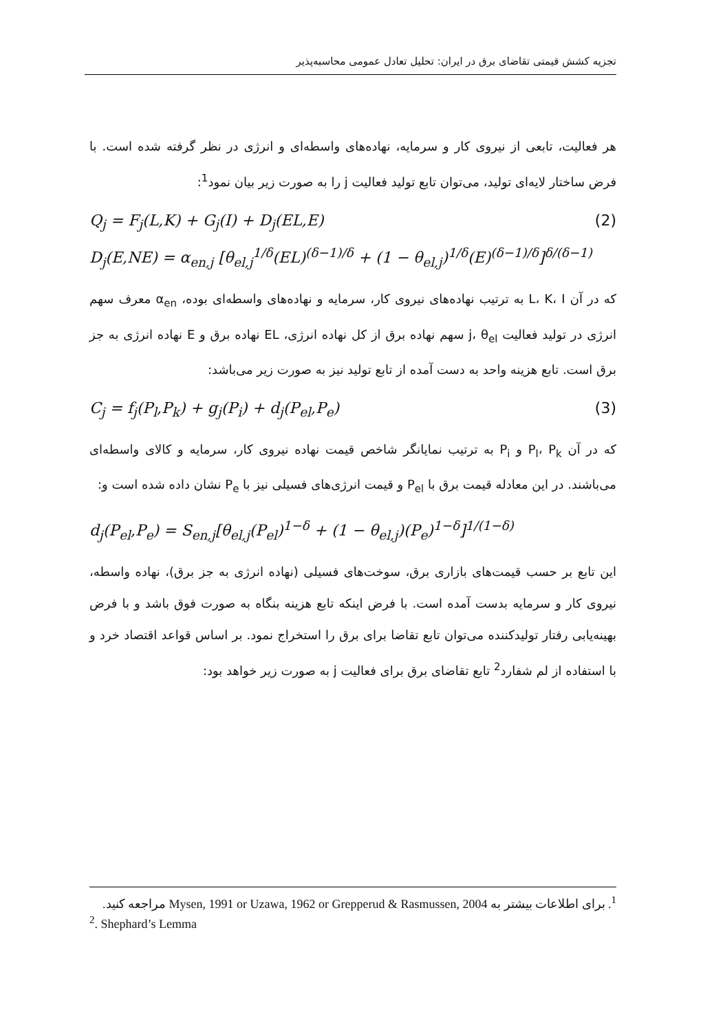تجزیه کشش قیمتی تقاضای برق در ایران: تحلیل تعادل عمومی محاسبه‌پذیر
هر فعالیت، تابعی از نیروی کار و سرمایه، نهاده‌های واسطه‌ای و انرژی در نظر گرفته شده است. با فرض ساختار لایه‌ای تولید، می‌توان تابع تولید فعالیت j را به صورت زیر بیان نمود<sup>1</sup>:
Q<sub>j</sub> = F<sub>j</sub>(L,K) + G<sub>j</sub>(I) + D<sub>j</sub>(EL,E) (2)
D<sub>j</sub>(E,NE) = α<sub>en,j</sub> [θ<sub>el,j</sub><sup>1/δ</sup>(EL)<sup>(δ−1)/δ</sup> + (1 − θ<sub>el,j</sub>)<sup>1/δ</sup>(E)<sup>(δ−1)/δ</sup>]<sup>δ/(δ−1)</sup>
که در آن L، K، I به ترتیب نهاده‌های نیروی کار، سرمایه و نهاده‌های واسطه‌ای بوده، α<sub>en</sub> معرف سهم انرژی در تولید فعالیت j، θ<sub>el</sub> سهم نهاده برق از کل نهاده انرژی، EL نهاده برق و E نهاده انرژی به جز برق است. تابع هزینه واحد به دست آمده از تابع تولید نیز به صورت زیر می‌باشد:
C<sub>j</sub> = f<sub>j</sub>(P<sub>l</sub>,P<sub>k</sub>) + g<sub>j</sub>(P<sub>i</sub>) + d<sub>j</sub>(P<sub>el</sub>,P<sub>e</sub>) (3)
که در آن P<sub>l</sub>، P<sub>k</sub> و P<sub>i</sub> به ترتیب نمایانگر شاخص قیمت نهاده نیروی کار، سرمایه و کالای واسطه‌ای می‌باشند. در این معادله قیمت برق با P<sub>el</sub> و قیمت انرژی‌های فسیلی نیز با P<sub>e</sub> نشان داده شده است و:
d<sub>j</sub>(P<sub>el</sub>,P<sub>e</sub>) = S<sub>en,j</sub>[θ<sub>el,j</sub>(P<sub>el</sub>)<sup>1−δ</sup> + (1 − θ<sub>el,j</sub>)(P<sub>e</sub>)<sup>1−δ</sup>]<sup>1/(1−δ)</sup>
این تابع بر حسب قیمت‌های بازاری برق، سوخت‌های فسیلی (نهاده انرژی به جز برق)، نهاده واسطه، نیروی کار و سرمایه بدست آمده است. با فرض اینکه تابع هزینه بنگاه به صورت فوق باشد و با فرض بهینه‌یابی رفتار تولیدکننده می‌توان تابع تقاضا برای برق را استخراج نمود. بر اساس قواعد اقتصاد خرد و با استفاده از لم شفارد<sup>2</sup> تابع تقاضای برق برای فعالیت j به صورت زیر خواهد بود:
<sup>1</sup>. برای اطلاعات بیشتر به Mysen, 1991 or Uzawa, 1962 or Grepperud & Rasmussen, 2004 مراجعه کنید.
<sup>2</sup>. Shephard’s Lemma